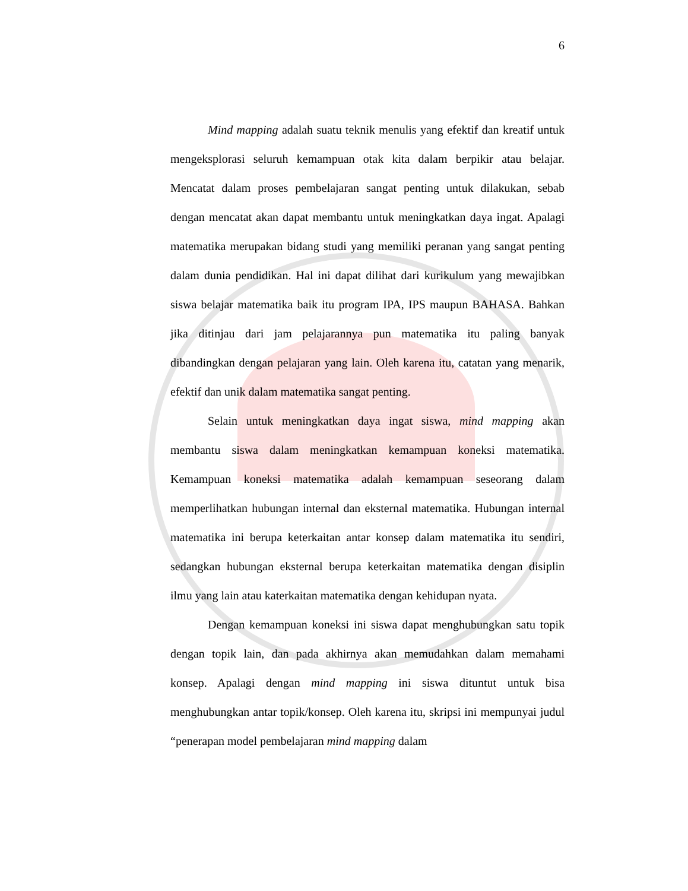6
Mind mapping adalah suatu teknik menulis yang efektif dan kreatif untuk mengeksplorasi seluruh kemampuan otak kita dalam berpikir atau belajar. Mencatat dalam proses pembelajaran sangat penting untuk dilakukan, sebab dengan mencatat akan dapat membantu untuk meningkatkan daya ingat. Apalagi matematika merupakan bidang studi yang memiliki peranan yang sangat penting dalam dunia pendidikan. Hal ini dapat dilihat dari kurikulum yang mewajibkan siswa belajar matematika baik itu program IPA, IPS maupun BAHASA. Bahkan jika ditinjau dari jam pelajarannya pun matematika itu paling banyak dibandingkan dengan pelajaran yang lain. Oleh karena itu, catatan yang menarik, efektif dan unik dalam matematika sangat penting.
Selain untuk meningkatkan daya ingat siswa, mind mapping akan membantu siswa dalam meningkatkan kemampuan koneksi matematika. Kemampuan koneksi matematika adalah kemampuan seseorang dalam memperlihatkan hubungan internal dan eksternal matematika. Hubungan internal matematika ini berupa keterkaitan antar konsep dalam matematika itu sendiri, sedangkan hubungan eksternal berupa keterkaitan matematika dengan disiplin ilmu yang lain atau katerkaitan matematika dengan kehidupan nyata.
Dengan kemampuan koneksi ini siswa dapat menghubungkan satu topik dengan topik lain, dan pada akhirnya akan memudahkan dalam memahami konsep. Apalagi dengan mind mapping ini siswa dituntut untuk bisa menghubungkan antar topik/konsep. Oleh karena itu, skripsi ini mempunyai judul “penerapan model pembelajaran mind mapping dalam